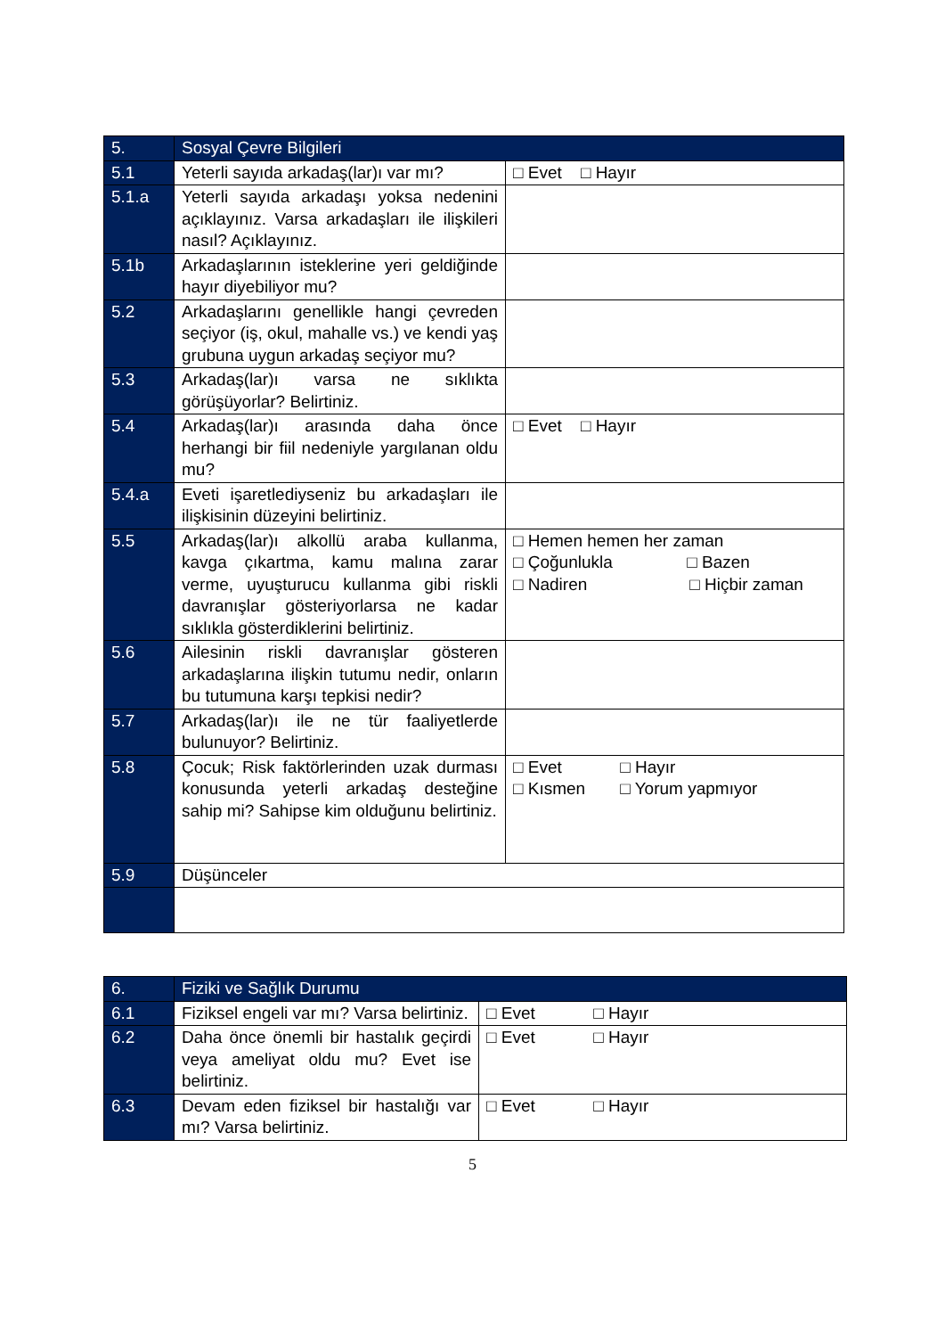| 5. | Sosyal Çevre Bilgileri | |
| --- | --- | --- |
| 5.1 | Yeterli sayıda arkadaş(lar)ı var mı? | □ Evet □ Hayır |
| 5.1.a | Yeterli sayıda arkadaşı yoksa nedenini açıklayınız. Varsa arkadaşları ile ilişkileri nasıl? Açıklayınız. | |
| 5.1b | Arkadaşlarının isteklerine yeri geldiğinde hayır diyebiliyor mu? | |
| 5.2 | Arkadaşlarını genellikle hangi çevreden seçiyor (iş, okul, mahalle vs.) ve kendi yaş grubuna uygun arkadaş seçiyor mu? | |
| 5.3 | Arkadaş(lar)ı varsa ne sıklıkta görüşüyorlar? Belirtiniz. | |
| 5.4 | Arkadaş(lar)ı arasında daha önce herhangi bir fiil nedeniyle yargılanan oldu mu? | □ Evet □ Hayır |
| 5.4.a | Eveti işaretlediyseniz bu arkadaşları ile ilişkisinin düzeyini belirtiniz. | |
| 5.5 | Arkadaş(lar)ı alkollü araba kullanma, kavga çıkartma, kamu malına zarar verme, uyuşturucu kullanma gibi riskli davranışlar gösteriyorlarsa ne kadar sıklıkla gösterdiklerini belirtiniz. | □ Hemen hemen her zaman □ Çoğunlukla □ Bazen □ Nadiren □ Hiçbir zaman |
| 5.6 | Ailesinin riskli davranışlar gösteren arkadaşlarına ilişkin tutumu nedir, onların bu tutumuna karşı tepkisi nedir? | |
| 5.7 | Arkadaş(lar)ı ile ne tür faaliyetlerde bulunuyor? Belirtiniz. | |
| 5.8 | Çocuk; Risk faktörlerinden uzak durması konusunda yeterli arkadaş desteğine sahip mi? Sahipse kim olduğunu belirtiniz. | □ Evet □ Hayır □ Kısmen □ Yorum yapmıyor |
| 5.9 | Düşünceler | |
| 6. | Fiziki ve Sağlık Durumu | |
| --- | --- | --- |
| 6.1 | Fiziksel engeli var mı? Varsa belirtiniz. | □ Evet □ Hayır |
| 6.2 | Daha önce önemli bir hastalık geçirdi veya ameliyat oldu mu? Evet ise belirtiniz. | □ Evet □ Hayır |
| 6.3 | Devam eden fiziksel bir hastalığı var mı? Varsa belirtiniz. | □ Evet □ Hayır |
5